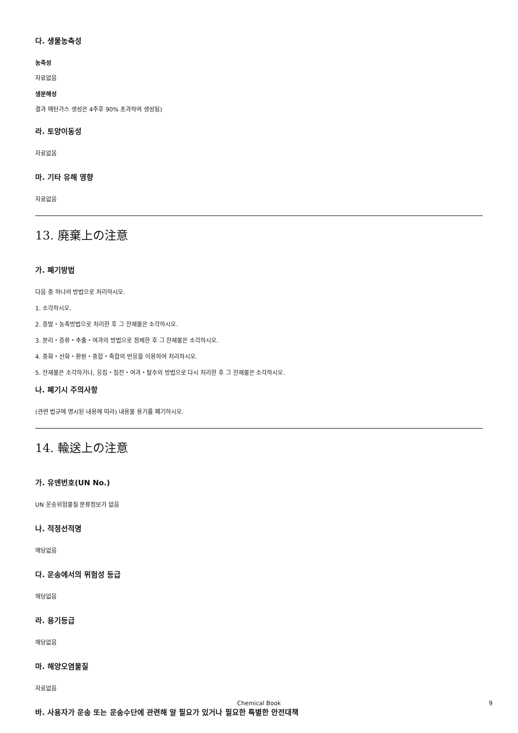다. 생물농축성
농축성
자료없음
생분해성
결과 메탄가스 생성은 4주후 90% 초과하여 생성됨)
라. 토양이동성
자료없음
마. 기타 유해 영향
자료없음
13. 廃棄上の注意
가. 폐기방법
다음 중 하나의 방법으로 처리하시오.
1. 소각하시오.
2. 증발・농축방법으로 처리한 후 그 잔재물은 소각하시오.
3. 분리・증류・추출・여과의 방법으로 정제한 후 그 잔재물은 소각하시오.
4. 중화・산화・환원・중합・축합의 반응을 이용하여 처리하시오.
5. 잔재물은 소각하거나, 응집・침전・여과・탈수의 방법으로 다시 처리한 후 그 잔재물은 소각하시오.
나. 폐기시 주의사항
(관련 법규에 명시된 내용에 따라) 내용물 용기를 폐기하시오.
14. 輸送上の注意
가. 유엔번호(UN No.)
UN 운송위험물질 분류정보가 없음
나. 적정선적명
해당없음
다. 운송에서의 위험성 등급
해당없음
라. 용기등급
해당없음
마. 해양오염물질
자료없음
바. 사용자가 운송 또는 운송수단에 관련해 알 필요가 있거나 필요한 특별한 안전대책
Chemical Book 9